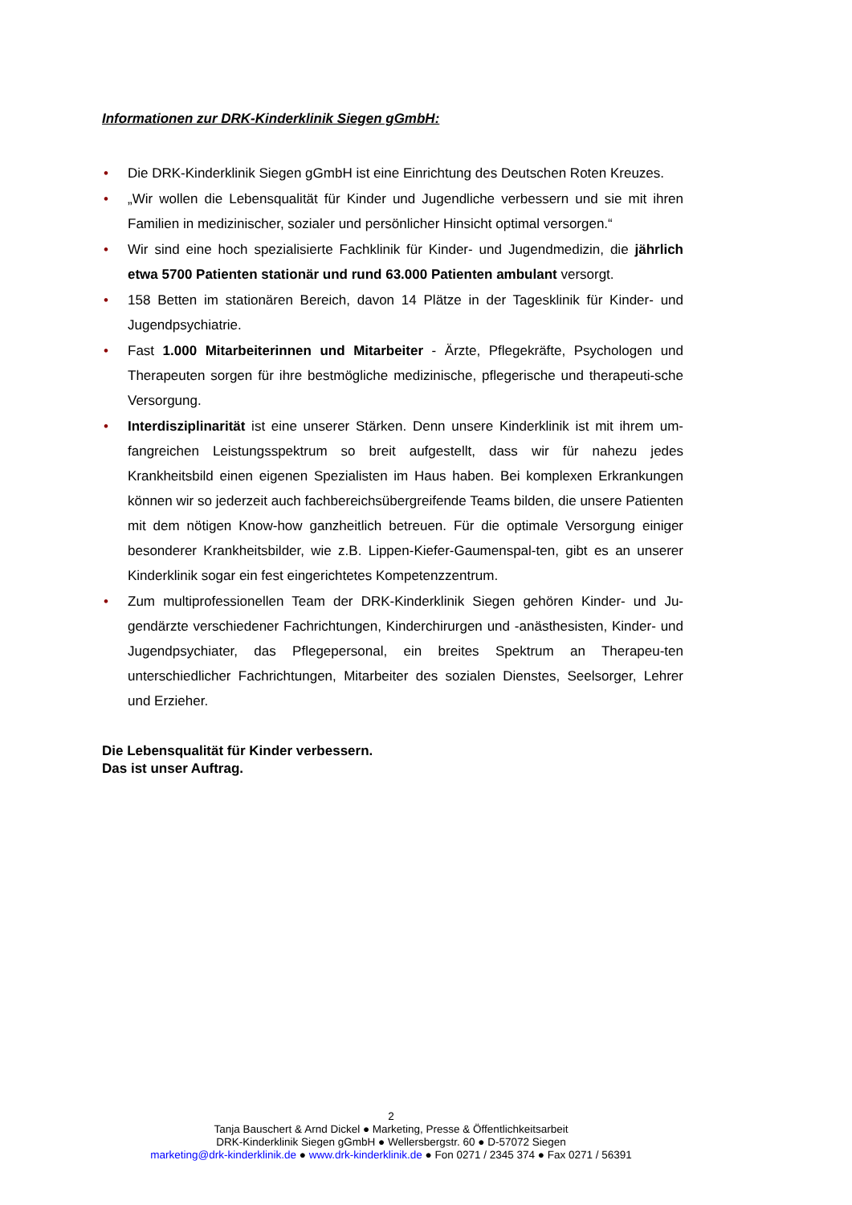Informationen zur DRK-Kinderklinik Siegen gGmbH:
• Die DRK-Kinderklinik Siegen gGmbH ist eine Einrichtung des Deutschen Roten Kreuzes.
• „Wir wollen die Lebensqualität für Kinder und Jugendliche verbessern und sie mit ihren Familien in medizinischer, sozialer und persönlicher Hinsicht optimal versorgen.“
• Wir sind eine hoch spezialisierte Fachklinik für Kinder- und Jugendmedizin, die jährlich etwa 5700 Patienten stationär und rund 63.000 Patienten ambulant versorgt.
• 158 Betten im stationären Bereich, davon 14 Plätze in der Tagesklinik für Kinder- und Jugendpsychiatrie.
• Fast 1.000 Mitarbeiterinnen und Mitarbeiter - Ärzte, Pflegekräfte, Psychologen und Therapeuten sorgen für ihre bestmögliche medizinische, pflegerische und therapeuti-sche Versorgung.
• Interdisziplinarität ist eine unserer Stärken. Denn unsere Kinderklinik ist mit ihrem um-fangreichen Leistungsspektrum so breit aufgestellt, dass wir für nahezu jedes Krankheitsbild einen eigenen Spezialisten im Haus haben. Bei komplexen Erkrankungen können wir so jederzeit auch fachbereichsübergreifende Teams bilden, die unsere Patienten mit dem nötigen Know-how ganzheitlich betreuen. Für die optimale Versorgung einiger besonderer Krankheitsbilder, wie z.B. Lippen-Kiefer-Gaumenspal-ten, gibt es an unserer Kinderklinik sogar ein fest eingerichtetes Kompetenzzentrum.
• Zum multiprofessionellen Team der DRK-Kinderklinik Siegen gehören Kinder- und Ju-gendärzte verschiedener Fachrichtungen, Kinderchirurgen und -anästhesisten, Kinder- und Jugendpsychiater, das Pflegepersonal, ein breites Spektrum an Therapeu-ten unterschiedlicher Fachrichtungen, Mitarbeiter des sozialen Dienstes, Seelsorger, Lehrer und Erzieher.
Die Lebensqualität für Kinder verbessern.
Das ist unser Auftrag.
2
Tanja Bauschert & Arnd Dickel ● Marketing, Presse & Öffentlichkeitsarbeit
DRK-Kinderklinik Siegen gGmbH ● Wellersbergstr. 60 ● D-57072 Siegen
marketing@drk-kinderklinik.de ● www.drk-kinderklinik.de ● Fon 0271 / 2345 374 ● Fax 0271 / 56391